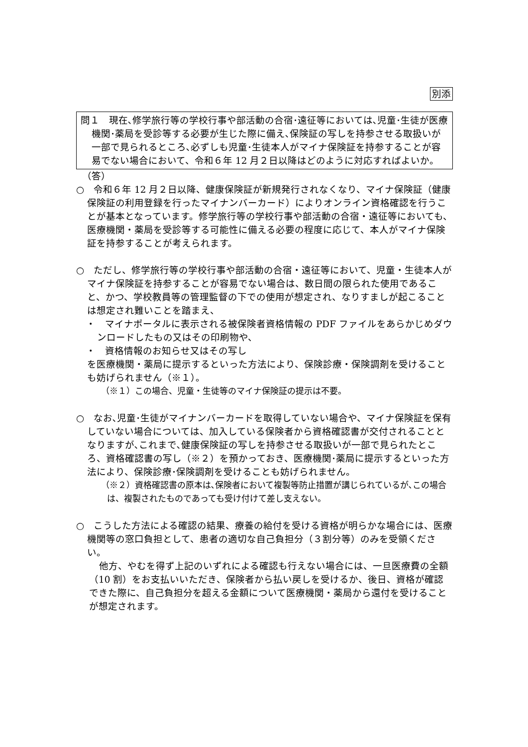別添
問１　現在､修学旅行等の学校行事や部活動の合宿･遠征等においては､児童･生徒が医療機関･薬局を受診等する必要が生じた際に備え､保険証の写しを持参させる取扱いが一部で見られるところ､必ずしも児童･生徒本人がマイナ保険証を持参することが容易でない場合において、令和６年 12 月２日以降はどのように対応すればよいか。
（答）
○　令和６年 12 月２日以降、健康保険証が新規発行されなくなり、マイナ保険証（健康保険証の利用登録を行ったマイナンバーカード）によりオンライン資格確認を行うことが基本となっています。修学旅行等の学校行事や部活動の合宿・遠征等においても、医療機関・薬局を受診等する可能性に備える必要の程度に応じて、本人がマイナ保険証を持参することが考えられます。
○　ただし、修学旅行等の学校行事や部活動の合宿・遠征等において、児童・生徒本人がマイナ保険証を持参することが容易でない場合は、数日間の限られた使用であること、かつ、学校教員等の管理監督の下での使用が想定され、なりすましが起こることは想定され難いことを踏まえ、
・　マイナポータルに表示される被保険者資格情報の PDF ファイルをあらかじめダウンロードしたもの又はその印刷物や、
・　資格情報のお知らせ又はその写し
を医療機関・薬局に提示するといった方法により、保険診療・保険調剤を受けることも妨げられません（※１）。
（※１）この場合、児童・生徒等のマイナ保険証の提示は不要。
○　なお､児童･生徒がマイナンバーカードを取得していない場合や、マイナ保険証を保有していない場合については、加入している保険者から資格確認書が交付されることとなりますが､これまで､健康保険証の写しを持参させる取扱いが一部で見られたところ、資格確認書の写し（※２）を預かっておき、医療機関･薬局に提示するといった方法により、保険診療･保険調剤を受けることも妨げられません。
（※２）資格確認書の原本は､保険者において複製等防止措置が講じられているが､この場合は、複製されたものであっても受け付けて差し支えない。
○　こうした方法による確認の結果、療養の給付を受ける資格が明らかな場合には、医療機関等の窓口負担として、患者の適切な自己負担分（３割分等）のみを受領ください。
他方、やむを得ず上記のいずれによる確認も行えない場合には、一旦医療費の全額（10 割）をお支払いいただき、保険者から払い戻しを受けるか、後日、資格が確認できた際に、自己負担分を超える金額について医療機関・薬局から還付を受けることが想定されます。